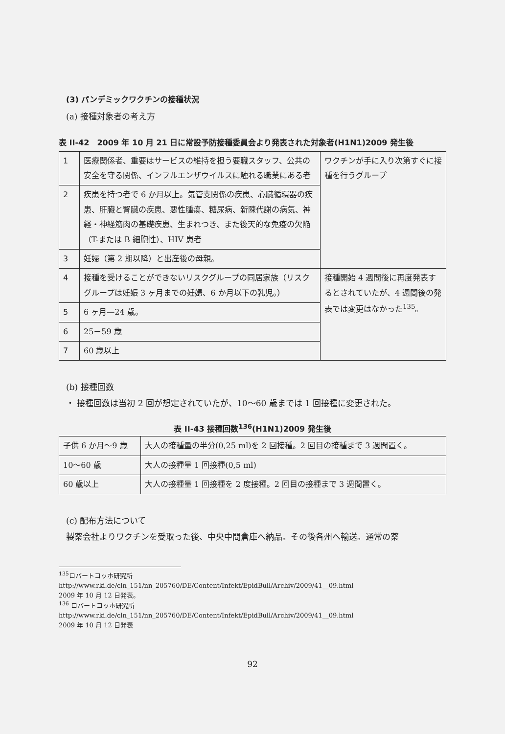(3) パンデミックワクチンの接種状況
(a) 接種対象者の考え方
表 II-42　2009 年 10 月 21 日に常設予防接種委員会より発表された対象者(H1N1)2009 発生後
| 1 | 医療関係者、重要はサービスの維持を担う要職スタッフ、公共の安全を守る関係、インフルエンザウイルスに触れる職業にある者 | ワクチンが手に入り次第すぐに接種を行うグループ |
| 2 | 疾患を持つ者で 6 か月以上。気管支関係の疾患、心臓循環器の疾患、肝臓と腎臓の疾患、悪性腫瘍、糖尿病、新陳代謝の病気、神経・神経筋肉の基礎疾患、生まれつき、また後天的な免疫の欠陥（T-または B 細胞性）、HIV 患者 | |
| 3 | 妊婦（第 2 期以降）と出産後の母親。 | |
| 4 | 接種を受けることができないリスクグループの同居家族（リスクグループは妊娠 3 ヶ月までの妊婦、6 か月以下の乳児。） | 接種開始 4 週間後に再度発表するとされていたが、4 週間後の発表では変更はなかった<sup>135</sup>。 |
| 5 | 6 ヶ月—24 歳。 | |
| 6 | 25－59 歳 | |
| 7 | 60 歳以上 | |
(b) 接種回数
・ 接種回数は当初 2 回が想定されていたが、10～60 歳までは 1 回接種に変更された。
表 II-43 接種回数<sup>136</sup>(H1N1)2009 発生後
| 子供 6 か月～9 歳 | 大人の接種量の半分(0,25 ml)を 2 回接種。2 回目の接種まで 3 週間置く。 |
| 10～60 歳 | 大人の接種量 1 回接種(0,5 ml) |
| 60 歳以上 | 大人の接種量 1 回接種を 2 度接種。2 回目の接種まで 3 週間置く。 |
(c) 配布方法について
製薬会社よりワクチンを受取った後、中央中間倉庫へ納品。その後各州へ輸送。通常の薬
<sup>135</sup> ロバートコッホ研究所
http://www.rki.de/cln_151/nn_205760/DE/Content/Infekt/EpidBull/Archiv/2009/41__09.html
2009 年 10 月 12 日発表。
<sup>136</sup> ロバートコッホ研究所
http://www.rki.de/cln_151/nn_205760/DE/Content/Infekt/EpidBull/Archiv/2009/41__09.html
2009 年 10 月 12 日発表
92